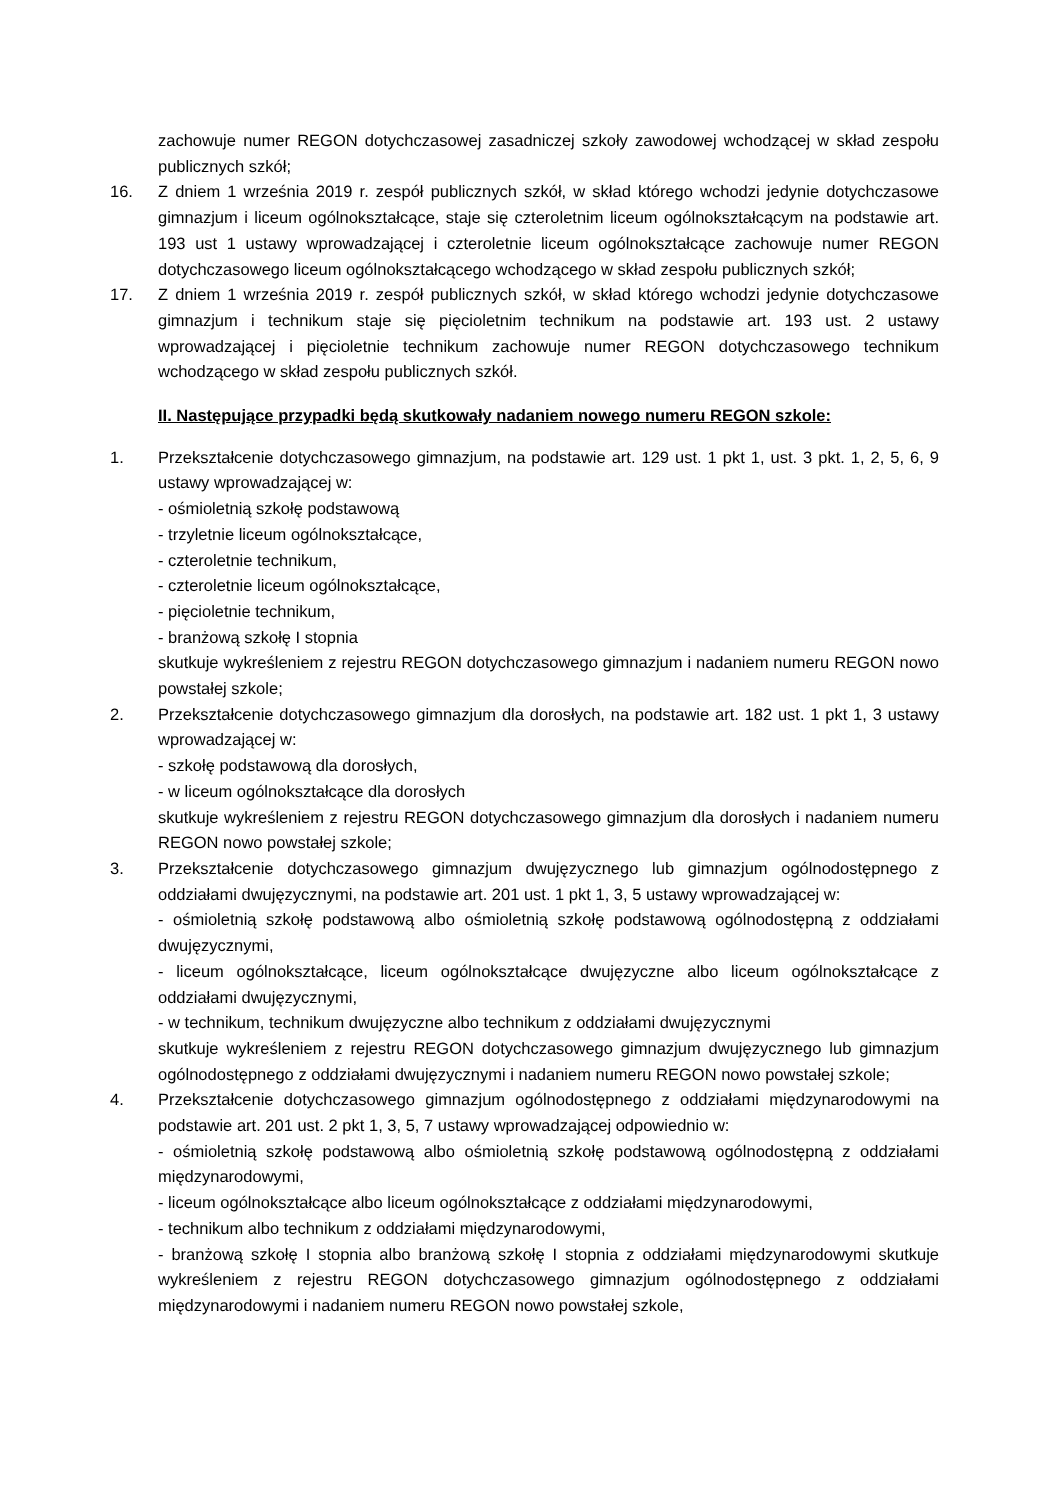zachowuje numer REGON dotychczasowej zasadniczej szkoły zawodowej wchodzącej w skład zespołu publicznych szkół;
16. Z dniem 1 września 2019 r. zespół publicznych szkół, w skład którego wchodzi jedynie dotychczasowe gimnazjum i liceum ogólnokształcące, staje się czteroletnim liceum ogólnokształcącym na podstawie art. 193 ust 1 ustawy wprowadzającej i czteroletnie liceum ogólnokształcące zachowuje numer REGON dotychczasowego liceum ogólnokształcącego wchodzącego w skład zespołu publicznych szkół;
17. Z dniem 1 września 2019 r. zespół publicznych szkół, w skład którego wchodzi jedynie dotychczasowe gimnazjum i technikum staje się pięcioletnim technikum na podstawie art. 193 ust. 2 ustawy wprowadzającej i pięcioletnie technikum zachowuje numer REGON dotychczasowego technikum wchodzącego w skład zespołu publicznych szkół.
II. Następujące przypadki będą skutkowały nadaniem nowego numeru REGON szkole:
1. Przekształcenie dotychczasowego gimnazjum, na podstawie art. 129 ust. 1 pkt 1, ust. 3 pkt. 1, 2, 5, 6, 9 ustawy wprowadzającej w:
- ośmioletnią szkołę podstawową
- trzyletnie liceum ogólnokształcące,
- czteroletnie technikum,
- czteroletnie liceum ogólnokształcące,
- pięcioletnie technikum,
- branżową szkołę I stopnia
skutkuje wykreśleniem z rejestru REGON dotychczasowego gimnazjum i nadaniem numeru REGON nowo powstałej szkole;
2. Przekształcenie dotychczasowego gimnazjum dla dorosłych, na podstawie art. 182 ust. 1 pkt 1, 3 ustawy wprowadzającej w:
- szkołę podstawową dla dorosłych,
- w liceum ogólnokształcące dla dorosłych
skutkuje wykreśleniem z rejestru REGON dotychczasowego gimnazjum dla dorosłych i nadaniem numeru REGON nowo powstałej szkole;
3. Przekształcenie dotychczasowego gimnazjum dwujęzycznego lub gimnazjum ogólnodostępnego z oddziałami dwujęzycznymi, na podstawie art. 201 ust. 1 pkt 1, 3, 5 ustawy wprowadzającej w:
- ośmioletnią szkołę podstawową albo ośmioletnią szkołę podstawową ogólnodostępną z oddziałami dwujęzycznymi,
- liceum ogólnokształcące, liceum ogólnokształcące dwujęzyczne albo liceum ogólnokształcące z oddziałami dwujęzycznymi,
- w technikum, technikum dwujęzyczne albo technikum z oddziałami dwujęzycznymi
skutkuje wykreśleniem z rejestru REGON dotychczasowego gimnazjum dwujęzycznego lub gimnazjum ogólnodostępnego z oddziałami dwujęzycznymi i nadaniem numeru REGON nowo powstałej szkole;
4. Przekształcenie dotychczasowego gimnazjum ogólnodostępnego z oddziałami międzynarodowymi na podstawie art. 201 ust. 2 pkt 1, 3, 5, 7 ustawy wprowadzającej odpowiednio w:
- ośmioletnią szkołę podstawową albo ośmioletnią szkołę podstawową ogólnodostępną z oddziałami międzynarodowymi,
- liceum ogólnokształcące albo liceum ogólnokształcące z oddziałami międzynarodowymi,
- technikum albo technikum z oddziałami międzynarodowymi,
- branżową szkołę I stopnia albo branżową szkołę I stopnia z oddziałami międzynarodowymi skutkuje wykreśleniem z rejestru REGON dotychczasowego gimnazjum ogólnodostępnego z oddziałami międzynarodowymi i nadaniem numeru REGON nowo powstałej szkole,